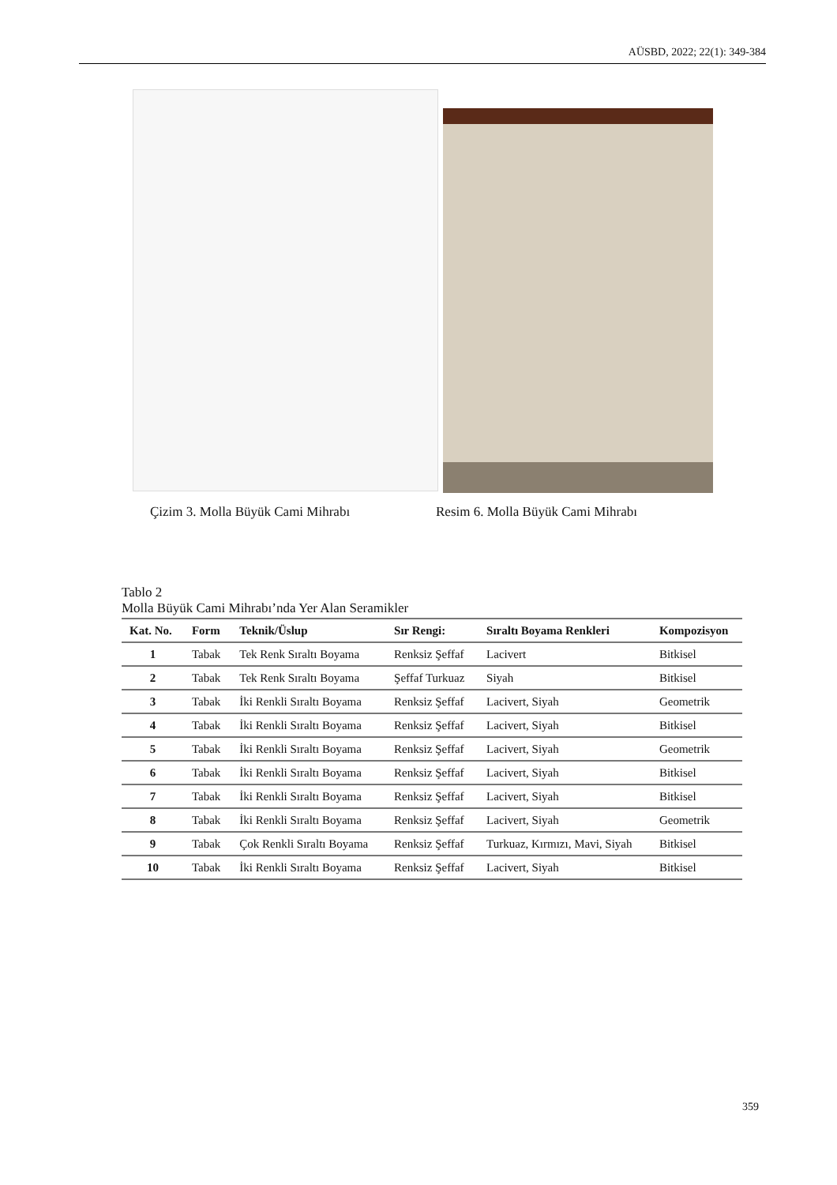AÜSBD, 2022; 22(1): 349-384
Çizim 3. Molla Büyük Cami Mihrabı Resim 6. Molla Büyük Cami Mihrabı
Tablo 2
Molla Büyük Cami Mihrabı’nda Yer Alan Seramikler
| Kat. No. | Form | Teknik/Üslup | Sır Rengi: | Sıraltı Boyama Renkleri | Kompozisyon |
| --- | --- | --- | --- | --- | --- |
| 1 | Tabak | Tek Renk Sıraltı Boyama | Renksiz Şeffaf | Lacivert | Bitkisel |
| 2 | Tabak | Tek Renk Sıraltı Boyama | Şeffaf Turkuaz | Siyah | Bitkisel |
| 3 | Tabak | İki Renkli Sıraltı Boyama | Renksiz Şeffaf | Lacivert, Siyah | Geometrik |
| 4 | Tabak | İki Renkli Sıraltı Boyama | Renksiz Şeffaf | Lacivert, Siyah | Bitkisel |
| 5 | Tabak | İki Renkli Sıraltı Boyama | Renksiz Şeffaf | Lacivert, Siyah | Geometrik |
| 6 | Tabak | İki Renkli Sıraltı Boyama | Renksiz Şeffaf | Lacivert, Siyah | Bitkisel |
| 7 | Tabak | İki Renkli Sıraltı Boyama | Renksiz Şeffaf | Lacivert, Siyah | Bitkisel |
| 8 | Tabak | İki Renkli Sıraltı Boyama | Renksiz Şeffaf | Lacivert, Siyah | Geometrik |
| 9 | Tabak | Çok Renkli Sıraltı Boyama | Renksiz Şeffaf | Turkuaz, Kırmızı, Mavi, Siyah | Bitkisel |
| 10 | Tabak | İki Renkli Sıraltı Boyama | Renksiz Şeffaf | Lacivert, Siyah | Bitkisel |
359